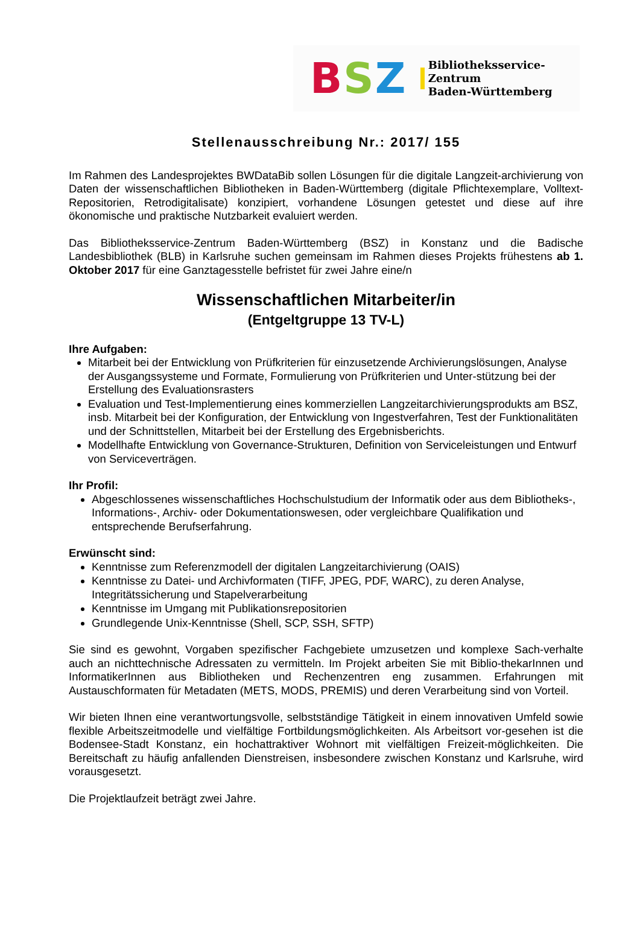BSZ
Bibliotheksservice-Zentrum
Baden-Württemberg
Stellenausschreibung Nr.: 2017/ 155
Im Rahmen des Landesprojektes BWDataBib sollen Lösungen für die digitale Langzeit-archivierung von Daten der wissenschaftlichen Bibliotheken in Baden-Württemberg (digitale Pflichtexemplare, Volltext-Repositorien, Retrodigitalisate) konzipiert, vorhandene Lösungen getestet und diese auf ihre ökonomische und praktische Nutzbarkeit evaluiert werden.
Das Bibliotheksservice-Zentrum Baden-Württemberg (BSZ) in Konstanz und die Badische Landesbibliothek (BLB) in Karlsruhe suchen gemeinsam im Rahmen dieses Projekts frühestens ab 1. Oktober 2017 für eine Ganztagesstelle befristet für zwei Jahre eine/n
Wissenschaftlichen Mitarbeiter/in
(Entgeltgruppe 13 TV-L)
Ihre Aufgaben:
Mitarbeit bei der Entwicklung von Prüfkriterien für einzusetzende Archivierungslösungen, Analyse der Ausgangssysteme und Formate, Formulierung von Prüfkriterien und Unter-stützung bei der Erstellung des Evaluationsrasters
Evaluation und Test-Implementierung eines kommerziellen Langzeitarchivierungsprodukts am BSZ, insb. Mitarbeit bei der Konfiguration, der Entwicklung von Ingestverfahren, Test der Funktionalitäten und der Schnittstellen, Mitarbeit bei der Erstellung des Ergebnisberichts.
Modellhafte Entwicklung von Governance-Strukturen, Definition von Serviceleistungen und Entwurf von Serviceverträgen.
Ihr Profil:
Abgeschlossenes wissenschaftliches Hochschulstudium der Informatik oder aus dem Bibliotheks-, Informations-, Archiv- oder Dokumentationswesen, oder vergleichbare Qualifikation und entsprechende Berufserfahrung.
Erwünscht sind:
Kenntnisse zum Referenzmodell der digitalen Langzeitarchivierung (OAIS)
Kenntnisse zu Datei- und Archivformaten (TIFF, JPEG, PDF, WARC), zu deren Analyse, Integritätssicherung und Stapelverarbeitung
Kenntnisse im Umgang mit Publikationsrepositorien
Grundlegende Unix-Kenntnisse (Shell, SCP, SSH, SFTP)
Sie sind es gewohnt, Vorgaben spezifischer Fachgebiete umzusetzen und komplexe Sach-verhalte auch an nichttechnische Adressaten zu vermitteln. Im Projekt arbeiten Sie mit Biblio-thekarInnen und InformatikerInnen aus Bibliotheken und Rechenzentren eng zusammen. Erfahrungen mit Austauschformaten für Metadaten (METS, MODS, PREMIS) und deren Verarbeitung sind von Vorteil.
Wir bieten Ihnen eine verantwortungsvolle, selbstständige Tätigkeit in einem innovativen Umfeld sowie flexible Arbeitszeitmodelle und vielfältige Fortbildungsmöglichkeiten. Als Arbeitsort vor-gesehen ist die Bodensee-Stadt Konstanz, ein hochattraktiver Wohnort mit vielfältigen Freizeit-möglichkeiten. Die Bereitschaft zu häufig anfallenden Dienstreisen, insbesondere zwischen Konstanz und Karlsruhe, wird vorausgesetzt.
Die Projektlaufzeit beträgt zwei Jahre.